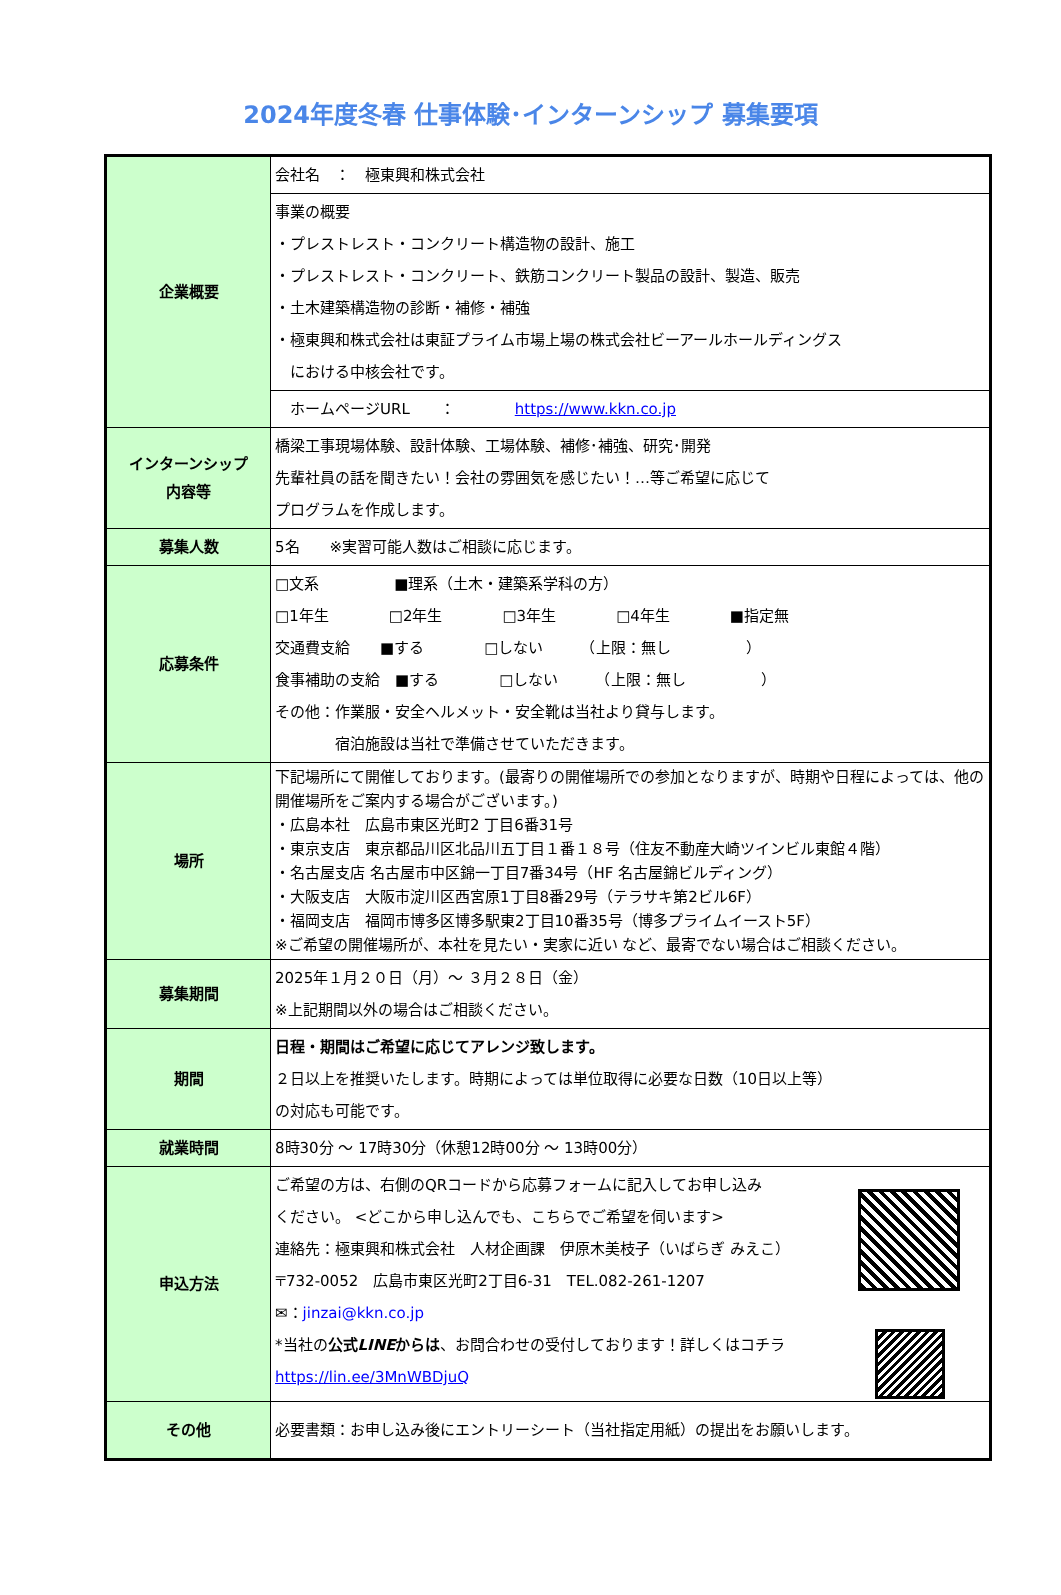2024年度冬春 仕事体験･インターンシップ 募集要項
| 企業概要 | 会社名 ： 極東興和株式会社 |
| | 事業の概要 ・プレストレスト・コンクリート構造物の設計、施工 ・プレストレスト・コンクリート、鉄筋コンクリート製品の設計、製造、販売 ・土木建築構造物の診断・補修・補強 ・極東興和株式会社は東証プライム市場上場の株式会社ビーアールホールディングス における中核会社です。 |
| | ホームページURL ： https://www.kkn.co.jp |
| インターンシップ 内容等 | 橋梁工事現場体験、設計体験、工場体験、補修･補強、研究･開発 先輩社員の話を聞きたい！会社の雰囲気を感じたい！…等ご希望に応じて プログラムを作成します。 |
| 募集人数 | 5名 ※実習可能人数はご相談に応じます。 |
| 応募条件 | □文系 ■理系（土木・建築系学科の方） □1年生 □2年生 □3年生 □4年生 ■指定無 交通費支給 ■する □しない （上限：無し ） 食事補助の支給 ■する □しない （上限：無し ） その他：作業服・安全ヘルメット・安全靴は当社より貸与します。 宿泊施設は当社で準備させていただきます。 |
| 場所 | 下記場所にて開催しております。(最寄りの開催場所での参加となりますが、時期や日程によっては、他の開催場所をご案内する場合がございます。) ・広島本社 広島市東区光町2 丁目6番31号 ・東京支店 東京都品川区北品川五丁目１番１８号（住友不動産大崎ツインビル東館４階） ・名古屋支店 名古屋市中区錦一丁目7番34号（HF 名古屋錦ビルディング） ・大阪支店 大阪市淀川区西宮原1丁目8番29号（テラサキ第2ビル6F） ・福岡支店 福岡市博多区博多駅東2丁目10番35号（博多プライムイースト5F） ※ご希望の開催場所が、本社を見たい・実家に近い など、最寄でない場合はご相談ください。 |
| 募集期間 | 2025年１月２０日（月）～ ３月２８日（金） ※上記期間以外の場合はご相談ください。 |
| 期間 | 日程・期間はご希望に応じてアレンジ致します。 ２日以上を推奨いたします。時期によっては単位取得に必要な日数（10日以上等） の対応も可能です。 |
| 就業時間 | 8時30分 ～ 17時30分（休憩12時00分 ～ 13時00分） |
| 申込方法 | ご希望の方は、右側のQRコードから応募フォームに記入してお申し込み ください。 <どこから申し込んでも、こちらでご希望を伺います> 連絡先：極東興和株式会社 人材企画課 伊原木美枝子（いばらぎ みえこ） 〒732-0052 広島市東区光町2丁目6-31 TEL.082-261-1207 ✉： jinzai@kkn.co.jp *当社の 公式 LINE からは 、お問合わせの受付しております！詳しくはコチラ https://lin.ee/3MnWBDjuQ |
| その他 | 必要書類：お申し込み後にエントリーシート（当社指定用紙）の提出をお願いします。 |